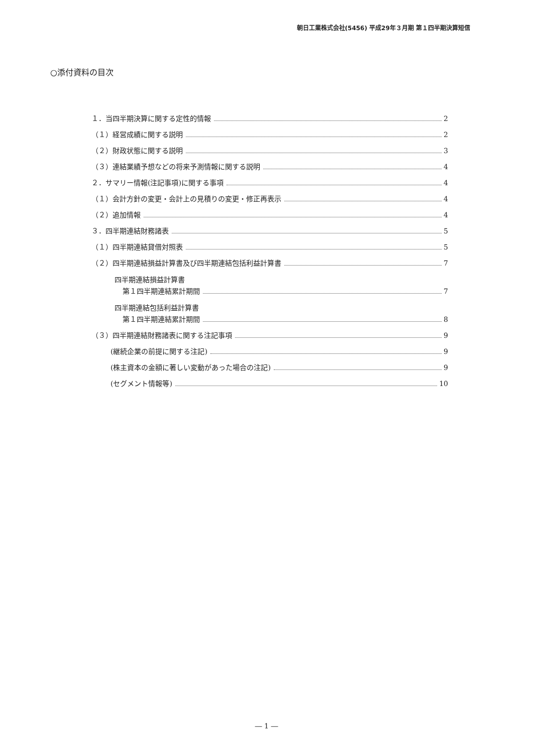朝日工業株式会社(5456) 平成29年３月期 第１四半期決算短信
○添付資料の目次
１．当四半期決算に関する定性的情報 2
（１）経営成績に関する説明 2
（２）財政状態に関する説明 3
（３）連結業績予想などの将来予測情報に関する説明 4
２．サマリー情報(注記事項)に関する事項 4
（１）会計方針の変更・会計上の見積りの変更・修正再表示 4
（２）追加情報 4
３．四半期連結財務諸表 5
（１）四半期連結貸借対照表 5
（２）四半期連結損益計算書及び四半期連結包括利益計算書 7
四半期連結損益計算書
第１四半期連結累計期間 7
四半期連結包括利益計算書
第１四半期連結累計期間 8
（３）四半期連結財務諸表に関する注記事項 9
(継続企業の前提に関する注記) 9
(株主資本の金額に著しい変動があった場合の注記) 9
(セグメント情報等) 10
― 1 ―